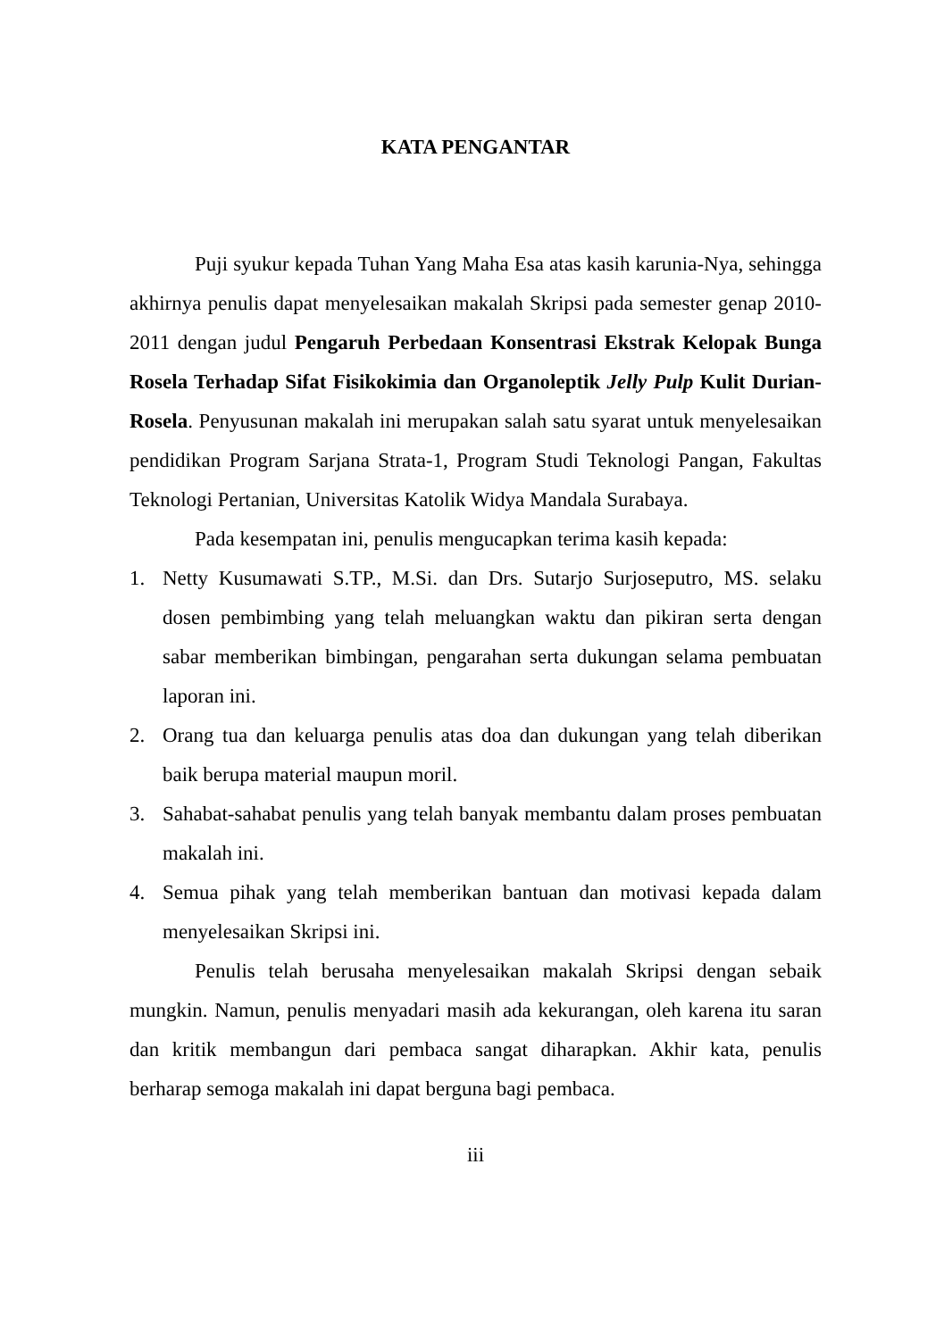KATA PENGANTAR
Puji syukur kepada Tuhan Yang Maha Esa atas kasih karunia-Nya, sehingga akhirnya penulis dapat menyelesaikan makalah Skripsi pada semester genap 2010-2011 dengan judul Pengaruh Perbedaan Konsentrasi Ekstrak Kelopak Bunga Rosela Terhadap Sifat Fisikokimia dan Organoleptik Jelly Pulp Kulit Durian-Rosela. Penyusunan makalah ini merupakan salah satu syarat untuk menyelesaikan pendidikan Program Sarjana Strata-1, Program Studi Teknologi Pangan, Fakultas Teknologi Pertanian, Universitas Katolik Widya Mandala Surabaya.
Pada kesempatan ini, penulis mengucapkan terima kasih kepada:
1. Netty Kusumawati S.TP., M.Si. dan Drs. Sutarjo Surjoseputro, MS. selaku dosen pembimbing yang telah meluangkan waktu dan pikiran serta dengan sabar memberikan bimbingan, pengarahan serta dukungan selama pembuatan laporan ini.
2. Orang tua dan keluarga penulis atas doa dan dukungan yang telah diberikan baik berupa material maupun moril.
3. Sahabat-sahabat penulis yang telah banyak membantu dalam proses pembuatan makalah ini.
4. Semua pihak yang telah memberikan bantuan dan motivasi kepada dalam menyelesaikan Skripsi ini.
Penulis telah berusaha menyelesaikan makalah Skripsi dengan sebaik mungkin. Namun, penulis menyadari masih ada kekurangan, oleh karena itu saran dan kritik membangun dari pembaca sangat diharapkan. Akhir kata, penulis berharap semoga makalah ini dapat berguna bagi pembaca.
iii